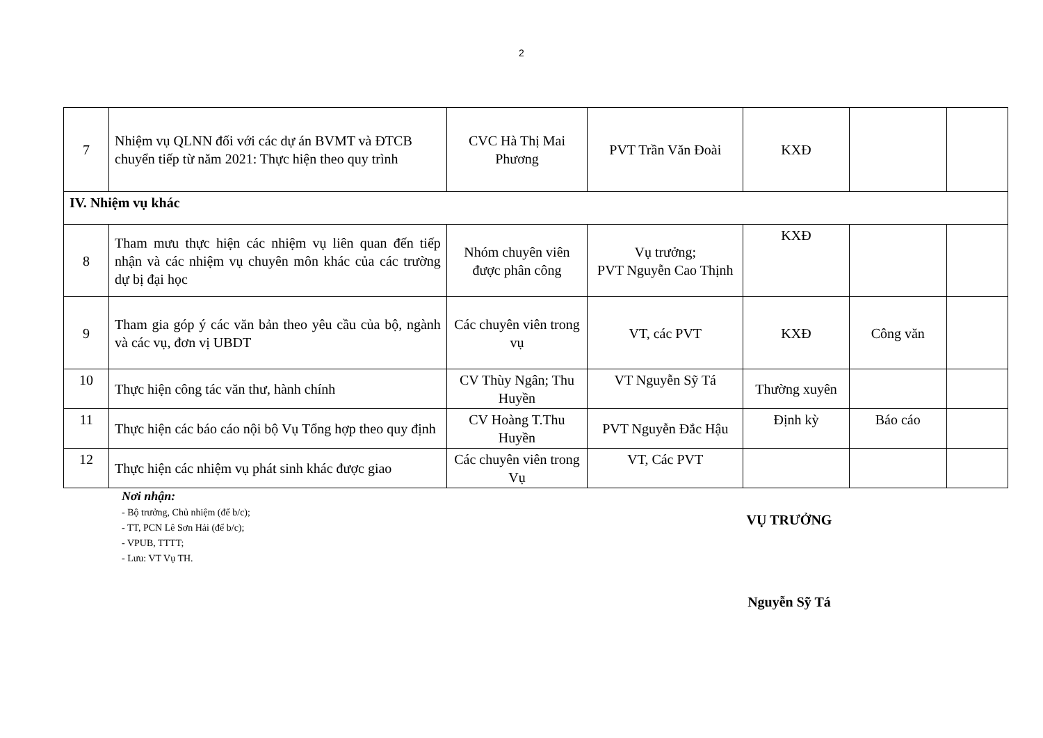2
| 7 | Nhiệm vụ QLNN đối với các dự án BVMT và ĐTCB chuyển tiếp từ năm 2021: Thực hiện theo quy trình | CVC Hà Thị Mai Phương | PVT Trần Văn Đoài | KXĐ | | |
| IV. Nhiệm vụ khác | | | | | | |
| 8 | Tham mưu thực hiện các nhiệm vụ liên quan đến tiếp nhận và các nhiệm vụ chuyên môn khác của các trường dự bị đại học | Nhóm chuyên viên được phân công | Vụ trưởng; PVT Nguyễn Cao Thịnh | KXĐ | | |
| 9 | Tham gia góp ý các văn bản theo yêu cầu của bộ, ngành và các vụ, đơn vị UBDT | Các chuyên viên trong vụ | VT, các PVT | KXĐ | Công văn | |
| 10 | Thực hiện công tác văn thư, hành chính | CV Thùy Ngân; Thu Huyền | VT Nguyễn Sỹ Tá | Thường xuyên | | |
| 11 | Thực hiện các báo cáo nội bộ Vụ Tổng hợp theo quy định | CV Hoàng T.Thu Huyền | PVT Nguyễn Đắc Hậu | Định kỳ | Báo cáo | |
| 12 | Thực hiện các nhiệm vụ phát sinh khác được giao | Các chuyên viên trong Vụ | VT, Các PVT | | | |
Nơi nhận:
- Bộ trưởng, Chủ nhiệm (để b/c);
- TT, PCN Lê Sơn Hải (để b/c);
- VPUB, TTTT;
- Lưu: VT Vụ TH.
VỤ TRƯỞNG
Nguyễn Sỹ Tá